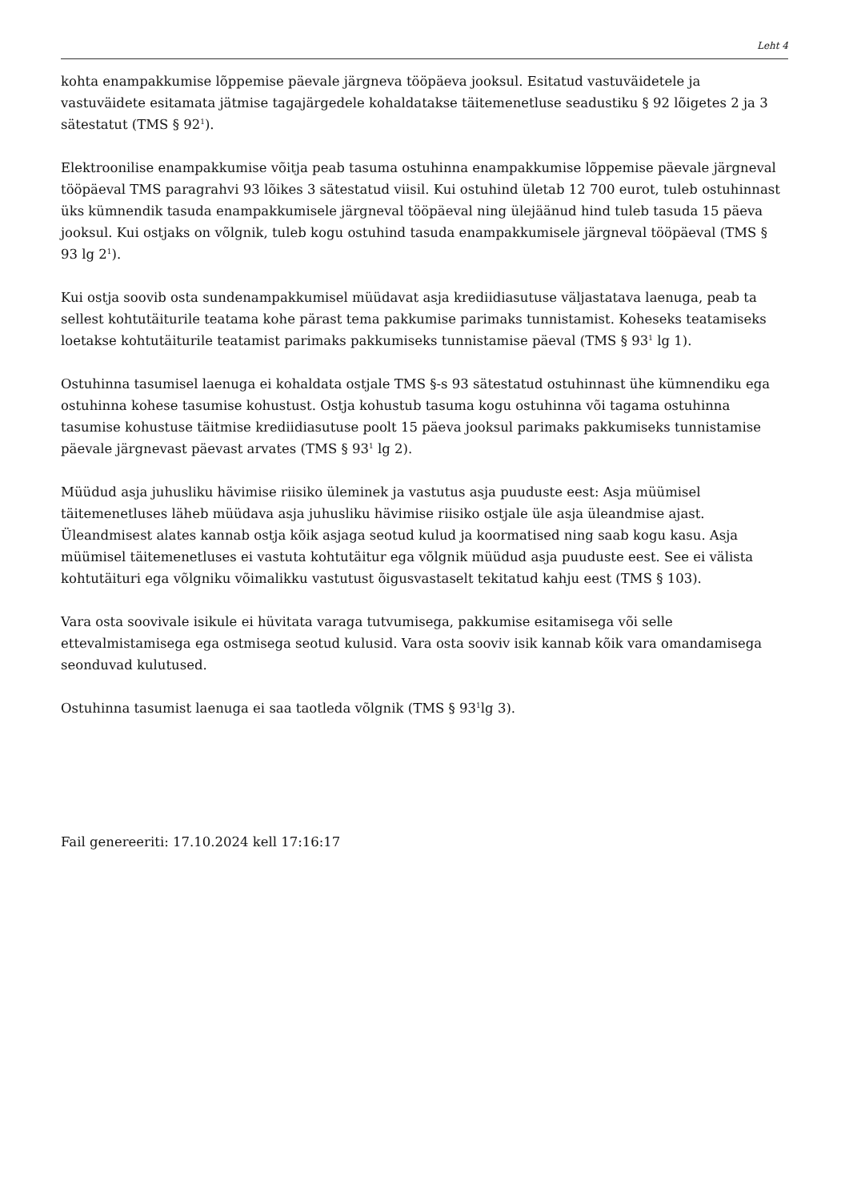Leht 4
kohta enampakkumise lõppemise päevale järgneva tööpäeva jooksul. Esitatud vastuväidetele ja vastuväidete esitamata jätmise tagajärgedele kohaldatakse täitemenetluse seadustiku § 92 lõigetes 2 ja 3 sätestatut (TMS § 92<sup>1</sup>).
Elektroonilise enampakkumise võitja peab tasuma ostuhinna enampakkumise lõppemise päevale järgneval tööpäeval TMS paragrahvi 93 lõikes 3 sätestatud viisil. Kui ostuhind ületab 12 700 eurot, tuleb ostuhinnast üks kümnendik tasuda enampakkumisele järgneval tööpäeval ning ülejäänud hind tuleb tasuda 15 päeva jooksul. Kui ostjaks on võlgnik, tuleb kogu ostuhind tasuda enampakkumisele järgneval tööpäeval (TMS § 93 lg 2<sup>1</sup>).
Kui ostja soovib osta sundenampakkumisel müüdavat asja krediidiasutuse väljastatava laenuga, peab ta sellest kohtutäiturile teatama kohe pärast tema pakkumise parimaks tunnistamist. Koheseks teatamiseks loetakse kohtutäiturile teatamist parimaks pakkumiseks tunnistamise päeval (TMS § 93<sup>1</sup> lg 1).
Ostuhinna tasumisel laenuga ei kohaldata ostjale TMS §-s 93 sätestatud ostuhinnast ühe kümnendiku ega ostuhinna kohese tasumise kohustust. Ostja kohustub tasuma kogu ostuhinna või tagama ostuhinna tasumise kohustuse täitmise krediidiasutuse poolt 15 päeva jooksul parimaks pakkumiseks tunnistamise päevale järgnevast päevast arvates (TMS § 93<sup>1</sup> lg 2).
Müüdud asja juhusliku hävimise riisiko üleminek ja vastutus asja puuduste eest: Asja müümisel täitemenetluses läheb müüdava asja juhusliku hävimise riisiko ostjale üle asja üleandmise ajast. Üleandmisest alates kannab ostja kõik asjaga seotud kulud ja koormatised ning saab kogu kasu. Asja müümisel täitemenetluses ei vastuta kohtutäitur ega võlgnik müüdud asja puuduste eest. See ei välista kohtutäituri ega võlgniku võimalikku vastutust õigusvastaselt tekitatud kahju eest (TMS § 103).
Vara osta soovivale isikule ei hüvitata varaga tutvumisega, pakkumise esitamisega või selle ettevalmistamisega ega ostmisega seotud kulusid. Vara osta sooviv isik kannab kõik vara omandamisega seonduvad kulutused.
Ostuhinna tasumist laenuga ei saa taotleda võlgnik (TMS § 93<sup>1</sup>lg 3).
Fail genereeriti: 17.10.2024 kell 17:16:17